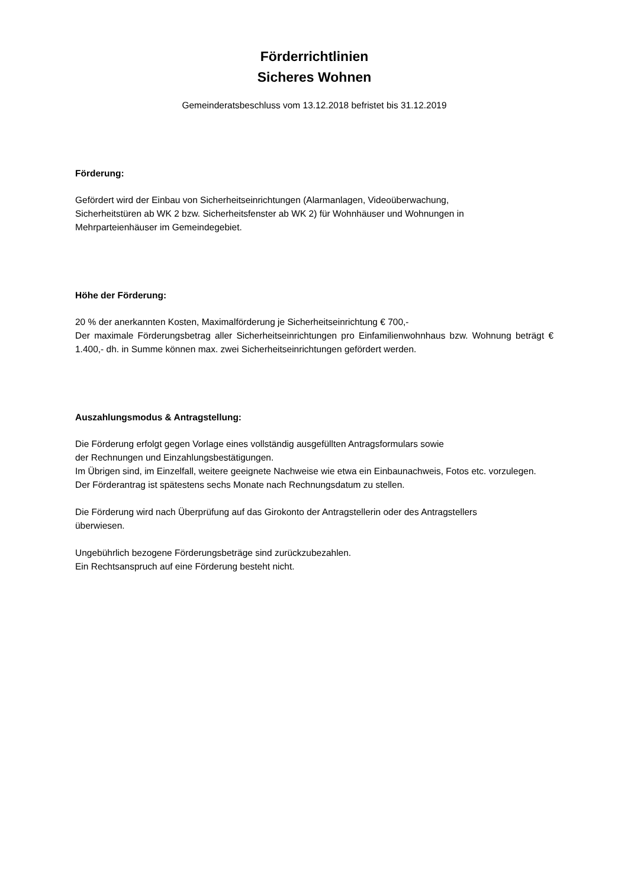Förderrichtlinien
Sicheres Wohnen
Gemeinderatsbeschluss vom 13.12.2018 befristet bis 31.12.2019
Förderung:
Gefördert wird der Einbau von Sicherheitseinrichtungen (Alarmanlagen, Videoüberwachung,
Sicherheitstüren ab WK 2 bzw. Sicherheitsfenster ab WK 2) für Wohnhäuser und Wohnungen in
Mehrparteienhäuser im Gemeindegebiet.
Höhe der Förderung:
20 % der anerkannten Kosten, Maximalförderung je Sicherheitseinrichtung € 700,-
Der maximale Förderungsbetrag aller Sicherheitseinrichtungen pro Einfamilienwohnhaus bzw. Wohnung beträgt € 1.400,- dh. in Summe können max. zwei Sicherheitseinrichtungen gefördert werden.
Auszahlungsmodus & Antragstellung:
Die Förderung erfolgt gegen Vorlage eines vollständig ausgefüllten Antragsformulars sowie
der Rechnungen und Einzahlungsbestätigungen.
Im Übrigen sind, im Einzelfall, weitere geeignete Nachweise wie etwa ein Einbaunachweis, Fotos etc. vorzulegen.
Der Förderantrag ist spätestens sechs Monate nach Rechnungsdatum zu stellen.
Die Förderung wird nach Überprüfung auf das Girokonto der Antragstellerin oder des Antragstellers
überwiesen.
Ungebührlich bezogene Förderungsbeträge sind zurückzubezahlen.
Ein Rechtsanspruch auf eine Förderung besteht nicht.